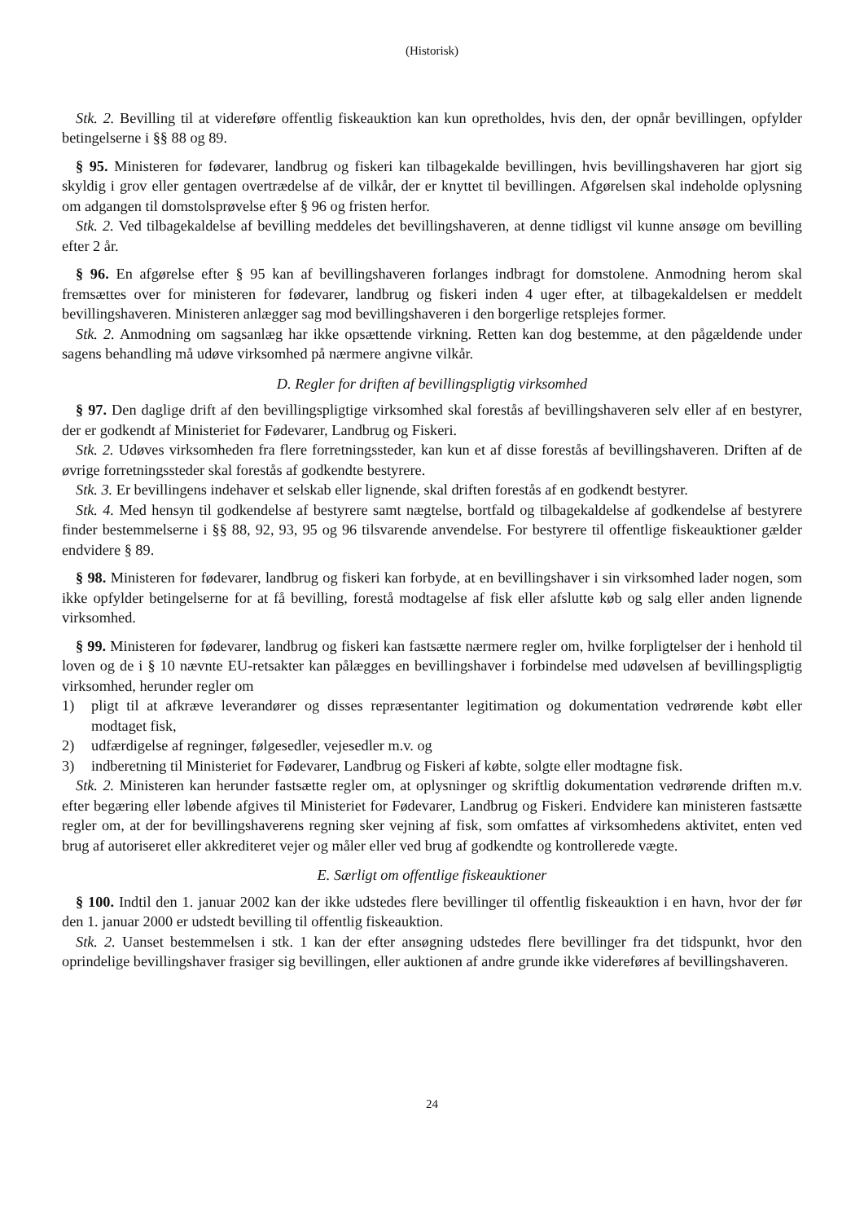(Historisk)
Stk. 2. Bevilling til at videreføre offentlig fiskeauktion kan kun opretholdes, hvis den, der opnår bevillingen, opfylder betingelserne i §§ 88 og 89.
§ 95. Ministeren for fødevarer, landbrug og fiskeri kan tilbagekalde bevillingen, hvis bevillingshaveren har gjort sig skyldig i grov eller gentagen overtrædelse af de vilkår, der er knyttet til bevillingen. Afgørelsen skal indeholde oplysning om adgangen til domstolsprøvelse efter § 96 og fristen herfor.
Stk. 2. Ved tilbagekaldelse af bevilling meddeles det bevillingshaveren, at denne tidligst vil kunne ansøge om bevilling efter 2 år.
§ 96. En afgørelse efter § 95 kan af bevillingshaveren forlanges indbragt for domstolene. Anmodning herom skal fremsættes over for ministeren for fødevarer, landbrug og fiskeri inden 4 uger efter, at tilbagekaldelsen er meddelt bevillingshaveren. Ministeren anlægger sag mod bevillingshaveren i den borgerlige retsplejes former.
Stk. 2. Anmodning om sagsanlæg har ikke opsættende virkning. Retten kan dog bestemme, at den pågældende under sagens behandling må udøve virksomhed på nærmere angivne vilkår.
D. Regler for driften af bevillingspligtig virksomhed
§ 97. Den daglige drift af den bevillingspligtige virksomhed skal forestås af bevillingshaveren selv eller af en bestyrer, der er godkendt af Ministeriet for Fødevarer, Landbrug og Fiskeri.
Stk. 2. Udøves virksomheden fra flere forretningssteder, kan kun et af disse forestås af bevillingshaveren. Driften af de øvrige forretningssteder skal forestås af godkendte bestyrere.
Stk. 3. Er bevillingens indehaver et selskab eller lignende, skal driften forestås af en godkendt bestyrer.
Stk. 4. Med hensyn til godkendelse af bestyrere samt nægtelse, bortfald og tilbagekaldelse af godkendelse af bestyrere finder bestemmelserne i §§ 88, 92, 93, 95 og 96 tilsvarende anvendelse. For bestyrere til offentlige fiskeauktioner gælder endvidere § 89.
§ 98. Ministeren for fødevarer, landbrug og fiskeri kan forbyde, at en bevillingshaver i sin virksomhed lader nogen, som ikke opfylder betingelserne for at få bevilling, forestå modtagelse af fisk eller afslutte køb og salg eller anden lignende virksomhed.
§ 99. Ministeren for fødevarer, landbrug og fiskeri kan fastsætte nærmere regler om, hvilke forpligtelser der i henhold til loven og de i § 10 nævnte EU-retsakter kan pålægges en bevillingshaver i forbindelse med udøvelsen af bevillingspligtig virksomhed, herunder regler om
1) pligt til at afkræve leverandører og disses repræsentanter legitimation og dokumentation vedrørende købt eller modtaget fisk,
2) udfærdigelse af regninger, følgesedler, vejesedler m.v. og
3) indberetning til Ministeriet for Fødevarer, Landbrug og Fiskeri af købte, solgte eller modtagne fisk.
Stk. 2. Ministeren kan herunder fastsætte regler om, at oplysninger og skriftlig dokumentation vedrørende driften m.v. efter begæring eller løbende afgives til Ministeriet for Fødevarer, Landbrug og Fiskeri. Endvidere kan ministeren fastsætte regler om, at der for bevillingshaverens regning sker vejning af fisk, som omfattes af virksomhedens aktivitet, enten ved brug af autoriseret eller akkrediteret vejer og måler eller ved brug af godkendte og kontrollerede vægte.
E. Særligt om offentlige fiskeauktioner
§ 100. Indtil den 1. januar 2002 kan der ikke udstedes flere bevillinger til offentlig fiskeauktion i en havn, hvor der før den 1. januar 2000 er udstedt bevilling til offentlig fiskeauktion.
Stk. 2. Uanset bestemmelsen i stk. 1 kan der efter ansøgning udstedes flere bevillinger fra det tidspunkt, hvor den oprindelige bevillingshaver frasiger sig bevillingen, eller auktionen af andre grunde ikke videreføres af bevillingshaveren.
24